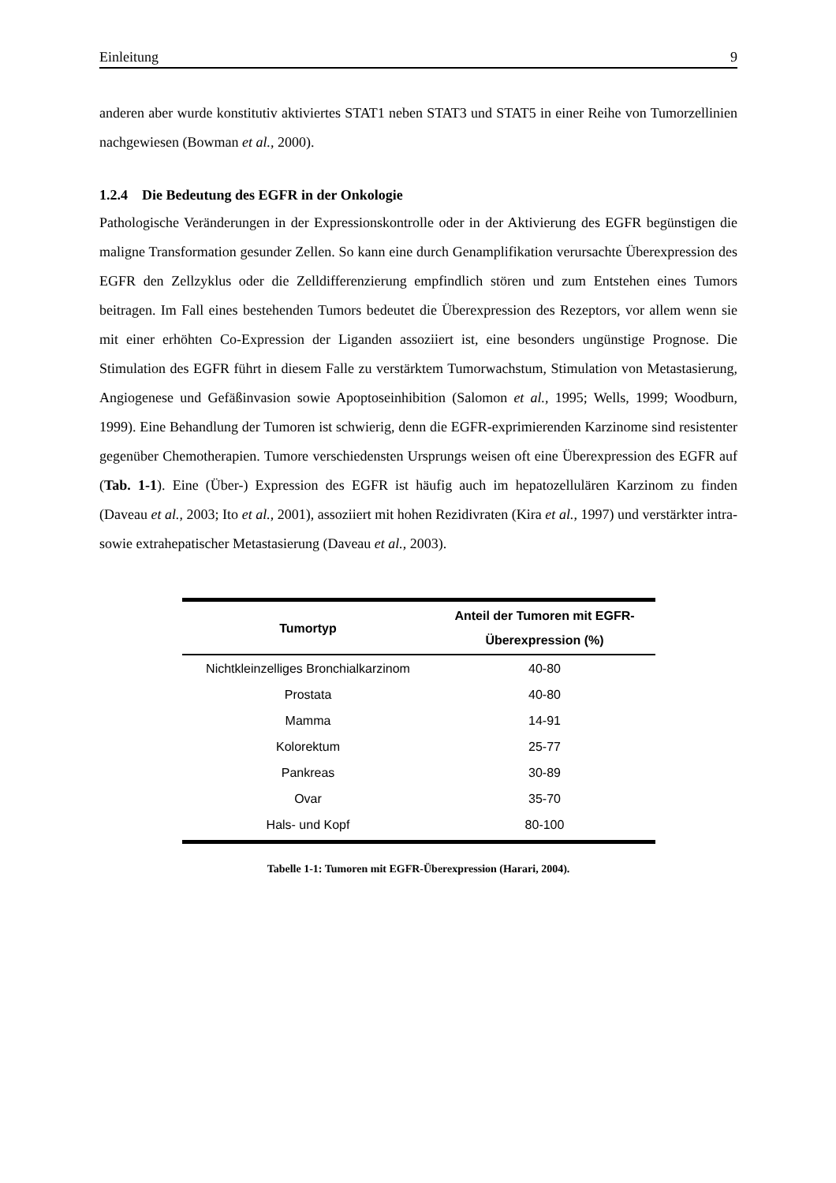Einleitung 9
anderen aber wurde konstitutiv aktiviertes STAT1 neben STAT3 und STAT5 in einer Reihe von Tumorzellinien nachgewiesen (Bowman et al., 2000).
1.2.4 Die Bedeutung des EGFR in der Onkologie
Pathologische Veränderungen in der Expressionskontrolle oder in der Aktivierung des EGFR begünstigen die maligne Transformation gesunder Zellen. So kann eine durch Genamplifikation verursachte Überexpression des EGFR den Zellzyklus oder die Zelldifferenzierung empfindlich stören und zum Entstehen eines Tumors beitragen. Im Fall eines bestehenden Tumors bedeutet die Überexpression des Rezeptors, vor allem wenn sie mit einer erhöhten Co-Expression der Liganden assoziiert ist, eine besonders ungünstige Prognose. Die Stimulation des EGFR führt in diesem Falle zu verstärktem Tumorwachstum, Stimulation von Metastasierung, Angiogenese und Gefäßinvasion sowie Apoptoseinhibition (Salomon et al., 1995; Wells, 1999; Woodburn, 1999). Eine Behandlung der Tumoren ist schwierig, denn die EGFR-exprimierenden Karzinome sind resistenter gegenüber Chemotherapien. Tumore verschiedensten Ursprungs weisen oft eine Überexpression des EGFR auf (Tab. 1-1). Eine (Über-) Expression des EGFR ist häufig auch im hepatozellulären Karzinom zu finden (Daveau et al., 2003; Ito et al., 2001), assoziiert mit hohen Rezidivraten (Kira et al., 1997) und verstärkter intra- sowie extrahepatischer Metastasierung (Daveau et al., 2003).
| Tumortyp | Anteil der Tumoren mit EGFR- Überexpression (%) |
| --- | --- |
| Nichtkleinzelliges Bronchialkarzinom | 40-80 |
| Prostata | 40-80 |
| Mamma | 14-91 |
| Kolorektum | 25-77 |
| Pankreas | 30-89 |
| Ovar | 35-70 |
| Hals- und Kopf | 80-100 |
Tabelle 1-1: Tumoren mit EGFR-Überexpression (Harari, 2004).